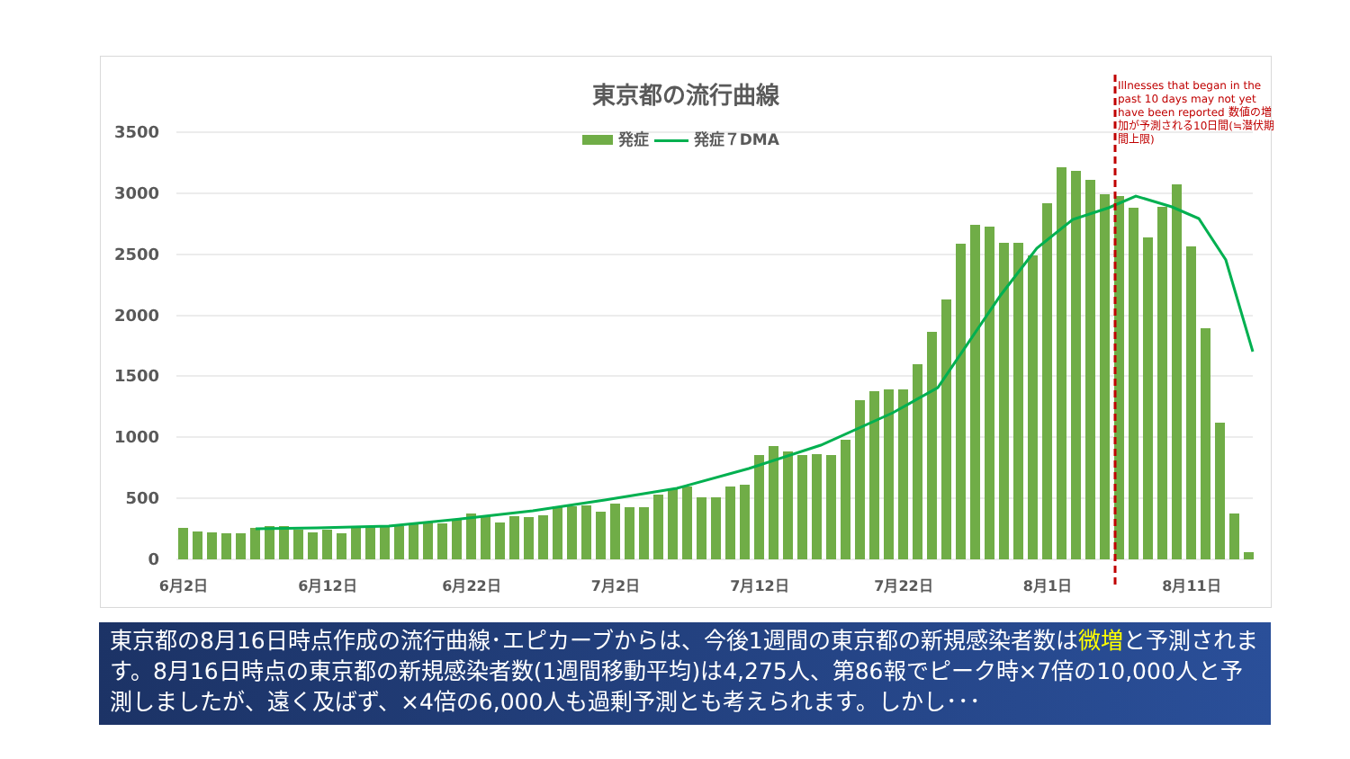3500
3000
2500
2000
1500
1000
500
0
6月2日
6月12日
6月22日
7月2日
7月12日
7月22日
8月1日
8月11日
東京都の流行曲線
発症 発症７DMA
Illnesses that began in the past 10 days may not yet have been reported 数値の増加が予測される10日間(≒潜伏期間上限)
東京都の8月16日時点作成の流行曲線･エピカーブからは、今後1週間の東京都の新規感染者数は微増と予測されます。8月16日時点の東京都の新規感染者数(1週間移動平均)は4,275人、第86報でピーク時×7倍の10,000人と予測しましたが、遠く及ばず、×4倍の6,000人も過剰予測とも考えられます。しかし･･･